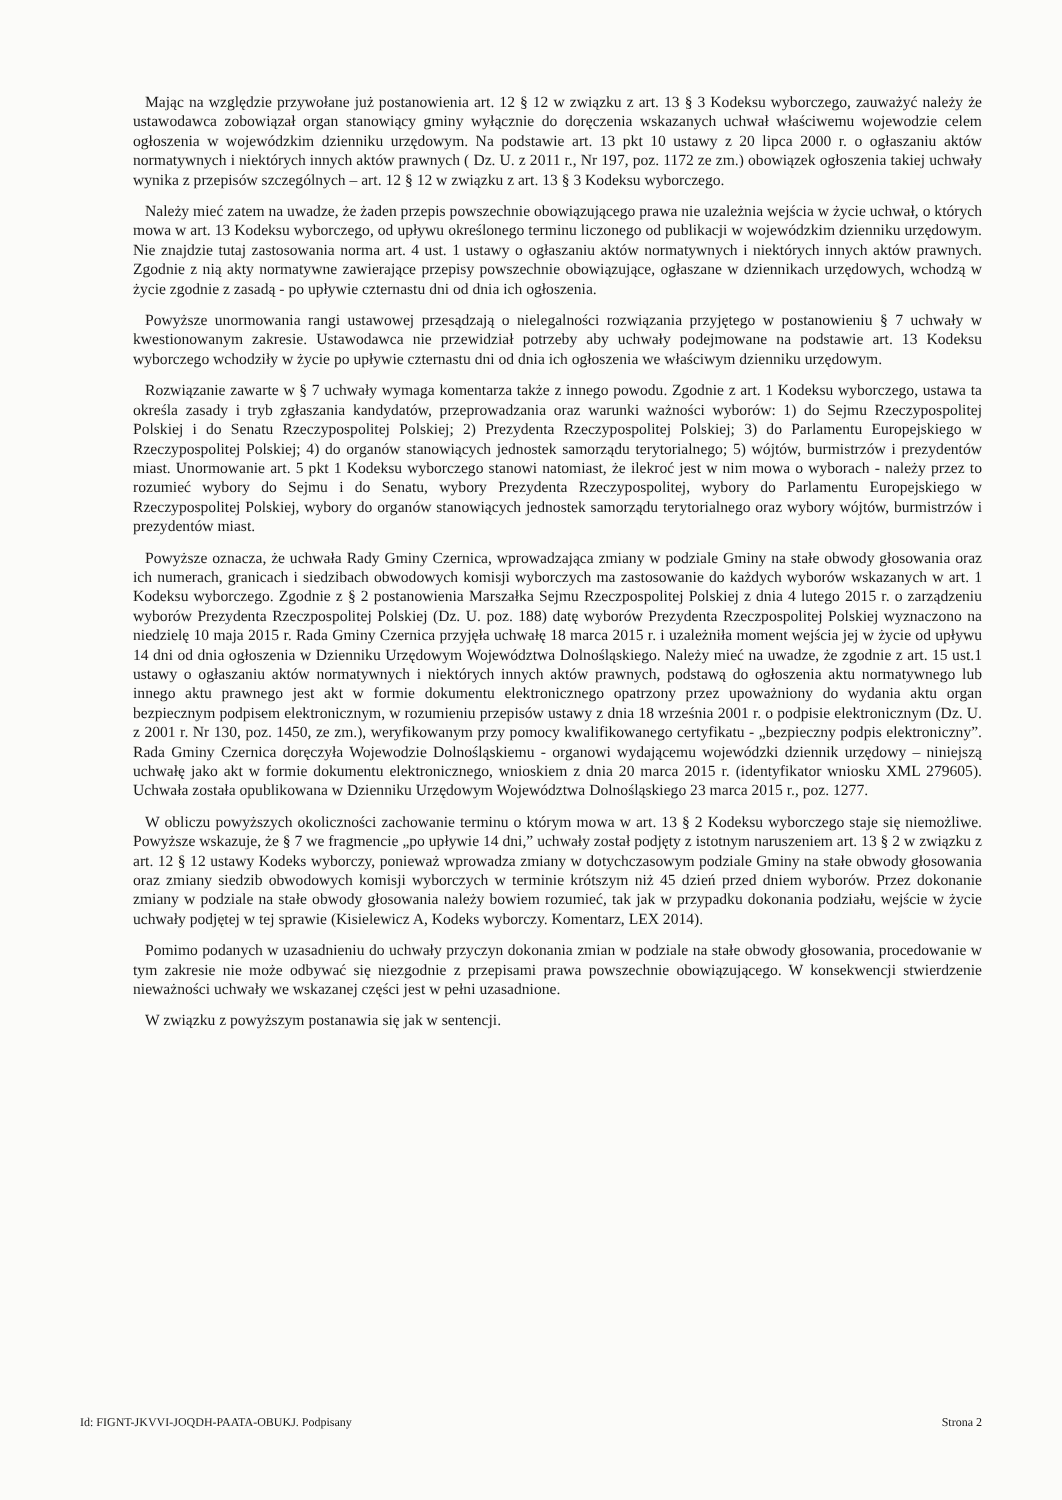Mając na względzie przywołane już postanowienia art. 12 § 12 w związku z art. 13 § 3 Kodeksu wyborczego, zauważyć należy że ustawodawca zobowiązał organ stanowiący gminy wyłącznie do doręczenia wskazanych uchwał właściwemu wojewodzie celem ogłoszenia w wojewódzkim dzienniku urzędowym. Na podstawie art. 13 pkt 10 ustawy z 20 lipca 2000 r. o ogłaszaniu aktów normatywnych i niektórych innych aktów prawnych ( Dz. U. z 2011 r., Nr 197, poz. 1172 ze zm.) obowiązek ogłoszenia takiej uchwały wynika z przepisów szczególnych – art. 12 § 12 w związku z art. 13 § 3 Kodeksu wyborczego.
Należy mieć zatem na uwadze, że żaden przepis powszechnie obowiązującego prawa nie uzależnia wejścia w życie uchwał, o których mowa w art. 13 Kodeksu wyborczego, od upływu określonego terminu liczonego od publikacji w wojewódzkim dzienniku urzędowym. Nie znajdzie tutaj zastosowania norma art. 4 ust. 1 ustawy o ogłaszaniu aktów normatywnych i niektórych innych aktów prawnych. Zgodnie z nią akty normatywne zawierające przepisy powszechnie obowiązujące, ogłaszane w dziennikach urzędowych, wchodzą w życie zgodnie z zasadą - po upływie czternastu dni od dnia ich ogłoszenia.
Powyższe unormowania rangi ustawowej przesądzają o nielegalności rozwiązania przyjętego w postanowieniu § 7 uchwały w kwestionowanym zakresie. Ustawodawca nie przewidział potrzeby aby uchwały podejmowane na podstawie art. 13 Kodeksu wyborczego wchodziły w życie po upływie czternastu dni od dnia ich ogłoszenia we właściwym dzienniku urzędowym.
Rozwiązanie zawarte w § 7 uchwały wymaga komentarza także z innego powodu. Zgodnie z art. 1 Kodeksu wyborczego, ustawa ta określa zasady i tryb zgłaszania kandydatów, przeprowadzania oraz warunki ważności wyborów: 1) do Sejmu Rzeczypospolitej Polskiej i do Senatu Rzeczypospolitej Polskiej; 2) Prezydenta Rzeczypospolitej Polskiej; 3) do Parlamentu Europejskiego w Rzeczypospolitej Polskiej; 4) do organów stanowiących jednostek samorządu terytorialnego; 5) wójtów, burmistrzów i prezydentów miast. Unormowanie art. 5 pkt 1 Kodeksu wyborczego stanowi natomiast, że ilekroć jest w nim mowa o wyborach - należy przez to rozumieć wybory do Sejmu i do Senatu, wybory Prezydenta Rzeczypospolitej, wybory do Parlamentu Europejskiego w Rzeczypospolitej Polskiej, wybory do organów stanowiących jednostek samorządu terytorialnego oraz wybory wójtów, burmistrzów i prezydentów miast.
Powyższe oznacza, że uchwała Rady Gminy Czernica, wprowadzająca zmiany w podziale Gminy na stałe obwody głosowania oraz ich numerach, granicach i siedzibach obwodowych komisji wyborczych ma zastosowanie do każdych wyborów wskazanych w art. 1 Kodeksu wyborczego. Zgodnie z § 2 postanowienia Marszałka Sejmu Rzeczpospolitej Polskiej z dnia 4 lutego 2015 r. o zarządzeniu wyborów Prezydenta Rzeczpospolitej Polskiej (Dz. U. poz. 188) datę wyborów Prezydenta Rzeczpospolitej Polskiej wyznaczono na niedzielę 10 maja 2015 r. Rada Gminy Czernica przyjęła uchwałę 18 marca 2015 r. i uzależniła moment wejścia jej w życie od upływu 14 dni od dnia ogłoszenia w Dzienniku Urzędowym Województwa Dolnośląskiego. Należy mieć na uwadze, że zgodnie z art. 15 ust.1 ustawy o ogłaszaniu aktów normatywnych i niektórych innych aktów prawnych, podstawą do ogłoszenia aktu normatywnego lub innego aktu prawnego jest akt w formie dokumentu elektronicznego opatrzony przez upoważniony do wydania aktu organ bezpiecznym podpisem elektronicznym, w rozumieniu przepisów ustawy z dnia 18 września 2001 r. o podpisie elektronicznym (Dz. U. z 2001 r. Nr 130, poz. 1450, ze zm.), weryfikowanym przy pomocy kwalifikowanego certyfikatu - „bezpieczny podpis elektroniczny”. Rada Gminy Czernica doręczyła Wojewodzie Dolnośląskiemu - organowi wydającemu wojewódzki dziennik urzędowy – niniejszą uchwałę jako akt w formie dokumentu elektronicznego, wnioskiem z dnia 20 marca 2015 r. (identyfikator wniosku XML 279605). Uchwała została opublikowana w Dzienniku Urzędowym Województwa Dolnośląskiego 23 marca 2015 r., poz. 1277.
W obliczu powyższych okoliczności zachowanie terminu o którym mowa w art. 13 § 2 Kodeksu wyborczego staje się niemożliwe. Powyższe wskazuje, że § 7 we fragmencie „po upływie 14 dni,” uchwały został podjęty z istotnym naruszeniem art. 13 § 2 w związku z art. 12 § 12 ustawy Kodeks wyborczy, ponieważ wprowadza zmiany w dotychczasowym podziale Gminy na stałe obwody głosowania oraz zmiany siedzib obwodowych komisji wyborczych w terminie krótszym niż 45 dzień przed dniem wyborów. Przez dokonanie zmiany w podziale na stałe obwody głosowania należy bowiem rozumieć, tak jak w przypadku dokonania podziału, wejście w życie uchwały podjętej w tej sprawie (Kisielewicz A, Kodeks wyborczy. Komentarz, LEX 2014).
Pomimo podanych w uzasadnieniu do uchwały przyczyn dokonania zmian w podziale na stałe obwody głosowania, procedowanie w tym zakresie nie może odbywać się niezgodnie z przepisami prawa powszechnie obowiązującego. W konsekwencji stwierdzenie nieważności uchwały we wskazanej części jest w pełni uzasadnione.
W związku z powyższym postanawia się jak w sentencji.
Id: FIGNT-JKVVI-JOQDH-PAATA-OBUKJ. Podpisany Strona 2